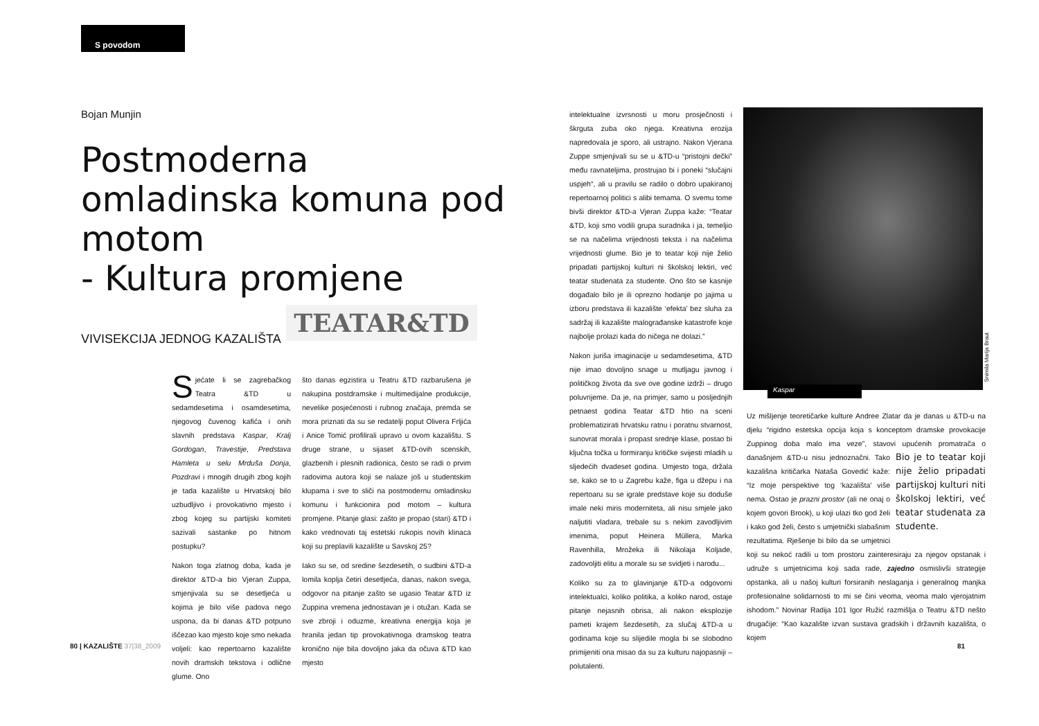S povodom
Bojan Munjin
Postmoderna omladinska komuna pod motom
- Kultura promjene
VIVISEKCIJA JEDNOG KAZALIŠTA
TEATAR&TD
Sjećate li se zagrebačkog Teatra &TD u sedamdesetima i osamdesetima, njegovog čuvenog kafića i onih slavnih predstava Kaspar, Kralj Gordogan, Travestije, Predstava Hamleta u selu Mrduša Donja, Pozdravi i mnogih drugih zbog kojih je tada kazalište u Hrvatskoj bilo uzbudljivo i provokativno mjesto i zbog kojeg su partijski komiteti sazivali sastanke po hitnom postupku?
Nakon toga zlatnog doba, kada je direktor &TD-a bio Vjeran Zuppa, smjenjivala su se desetljeća u kojima je bilo više padova nego uspona, da bi danas &TD potpuno iščezao kao mjesto koje smo nekada voljeli: kao repertoarno kazalište novih dramskih tekstova i odlične glume. Ono
što danas egzistira u Teatru &TD razbarušena je nakupina postdramske i multimedijalne produkcije, nevelike posjećenosti i rubnog značaja, premda se mora priznati da su se redatelji poput Olivera Frljića i Anice Tomić profilirali upravo u ovom kazalištu. S druge strane, u sijaset &TD-ovih scenskih, glazbenih i plesnih radionica, često se radi o prvim radovima autora koji se nalaze još u studentskim klupama i sve to sliči na postmodernu omladinsku komunu i funkcionira pod motom – kultura promjene. Pitanje glasi: zašto je propao (stari) &TD i kako vrednovati taj estetski rukopis novih klinaca koji su preplavili kazalište u Savskoj 25?
Iako su se, od sredine šezdesetih, o sudbini &TD-a lomila koplja četiri desetljeća, danas, nakon svega, odgovor na pitanje zašto se ugasio Teatar &TD iz Zuppina vremena jednostavan je i otužan. Kada se sve zbroji i oduzme, kreativna energija koja je hranila jedan tip provokativnoga dramskog teatra kronično nije bila dovoljno jaka da očuva &TD kao mjesto
intelektualne izvrsnosti u moru prosječnosti i škrguta zuba oko njega. Kreativna erozija napredovala je sporo, ali ustrajno. Nakon Vjerana Zuppe smjenjivali su se u &TD-u “pristojni dečki” među ravnateljima, prostrujao bi i poneki “slučajni uspjeh“, ali u pravilu se radilo o dobro upakiranoj repertoarnoj politici s alibi temama. O svemu tome bivši direktor &TD-a Vjeran Zuppa kaže: “Teatar &TD, koji smo vodili grupa suradnika i ja, temeljio se na načelima vrijednosti teksta i na načelima vrijednosti glume. Bio je to teatar koji nije želio pripadati partijskoj kulturi ni školskoj lektiri, već teatar studenata za studente. Ono što se kasnije događalo bilo je ili oprezno hodanje po jajima u izboru predstava ili kazalište ‘efekta’ bez sluha za sadržaj ili kazalište malograđanske katastrofe koje najbolje prolazi kada do ničega ne dolazi.”
Nakon juriša imaginacije u sedamdesetima, &TD nije imao dovoljno snage u mutljagu javnog i političkog života da sve ove godine izdrži – drugo poluvrijeme. Da je, na primjer, samo u posljednjih petnaest godina Teatar &TD htio na sceni problematizirati hrvatsku ratnu i poratnu stvarnost, sunovrat morala i propast srednje klase, postao bi ključna točka u formiranju kritičke svijesti mladih u sljedećih dvadeset godina. Umjesto toga, držala se, kako se to u Zagrebu kaže, figa u džepu i na repertoaru su se igrale predstave koje su doduše imale neki miris moderniteta, ali nisu smjele jako naljutiti vladara, trebale su s nekim zavodljivim imenima, poput Heinera Müllera, Marka Ravenhilla, Mrožeka ili Nikolaja Koljade, zadovoljiti elitu a morale su se svidjeti i narodu...
Koliko su za to glavinjanje &TD-a odgovorni intelektualci, koliko politika, a koliko narod, ostaje pitanje nejasnih obrisa, ali nakon eksplozije pameti krajem šezdesetih, za slučaj &TD-a u godinama koje su slijedile mogla bi se slobodno primijeniti ona misao da su za kulturu najopasniji – polutalenti.
Kaspar
Snimila Marija Braut
Uz mišljenje teoretičarke kulture Andree Zlatar da je danas u &TD-u na djelu “rigidno estetska opcija koja s konceptom dramske provokacije Zuppinog doba malo ima veze”, stavovi upućenih Bio je to teatar koji nije želio pripadati partijskoj kulturi niti školskoj lektiri, već teatar studenata za studente. promatrača o današnjem &TD-u nisu jednoznačni. Tako kazališna kritičarka Nataša Govedić kaže: “Iz moje perspektive tog ‘kazališta’ više nema. Ostao je prazni prostor (ali ne onaj o kojem govori Brook), u koji ulazi tko god želi i kako god želi, često s umjetnički slabašnim rezultatima. Rješenje bi bilo da se umjetnici koji su nekoć radili u tom prostoru zainteresiraju za njegov opstanak i udruže s umjetnicima koji sada rade, zajedno osmislivši strategije opstanka, ali u našoj kulturi forsiranih neslaganja i generalnog manjka profesionalne solidarnosti to mi se čini veoma, veoma malo vjerojatnim ishodom.” Novinar Radija 101 Igor Ružić razmišlja o Teatru &TD nešto drugačije: “Kao kazalište izvan sustava gradskih i državnih kazališta, o kojem
80 | KAZALIŠTE 37|38_2009 81